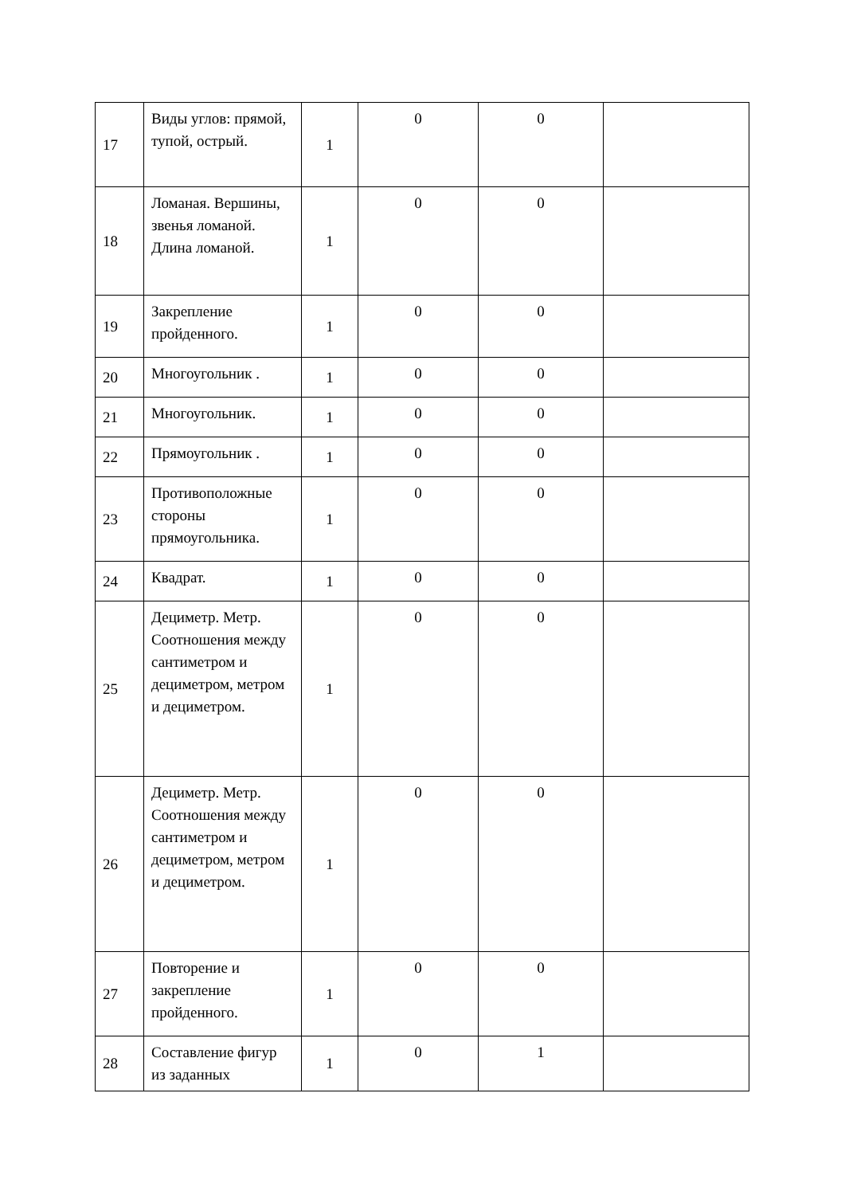| 17 | Виды углов: прямой, тупой, острый. | 1 | 0 | 0 | |
| 18 | Ломаная. Вершины, звенья ломаной. Длина ломаной. | 1 | 0 | 0 | |
| 19 | Закрепление пройденного. | 1 | 0 | 0 | |
| 20 | Многоугольник . | 1 | 0 | 0 | |
| 21 | Многоугольник. | 1 | 0 | 0 | |
| 22 | Прямоугольник . | 1 | 0 | 0 | |
| 23 | Противоположные стороны прямоугольника. | 1 | 0 | 0 | |
| 24 | Квадрат. | 1 | 0 | 0 | |
| 25 | Дециметр. Метр. Соотношения между сантиметром и дециметром, метром и дециметром. | 1 | 0 | 0 | |
| 26 | Дециметр. Метр. Соотношения между сантиметром и дециметром, метром и дециметром. | 1 | 0 | 0 | |
| 27 | Повторение и закрепление пройденного. | 1 | 0 | 0 | |
| 28 | Составление фигур из заданных | 1 | 0 | 1 | |